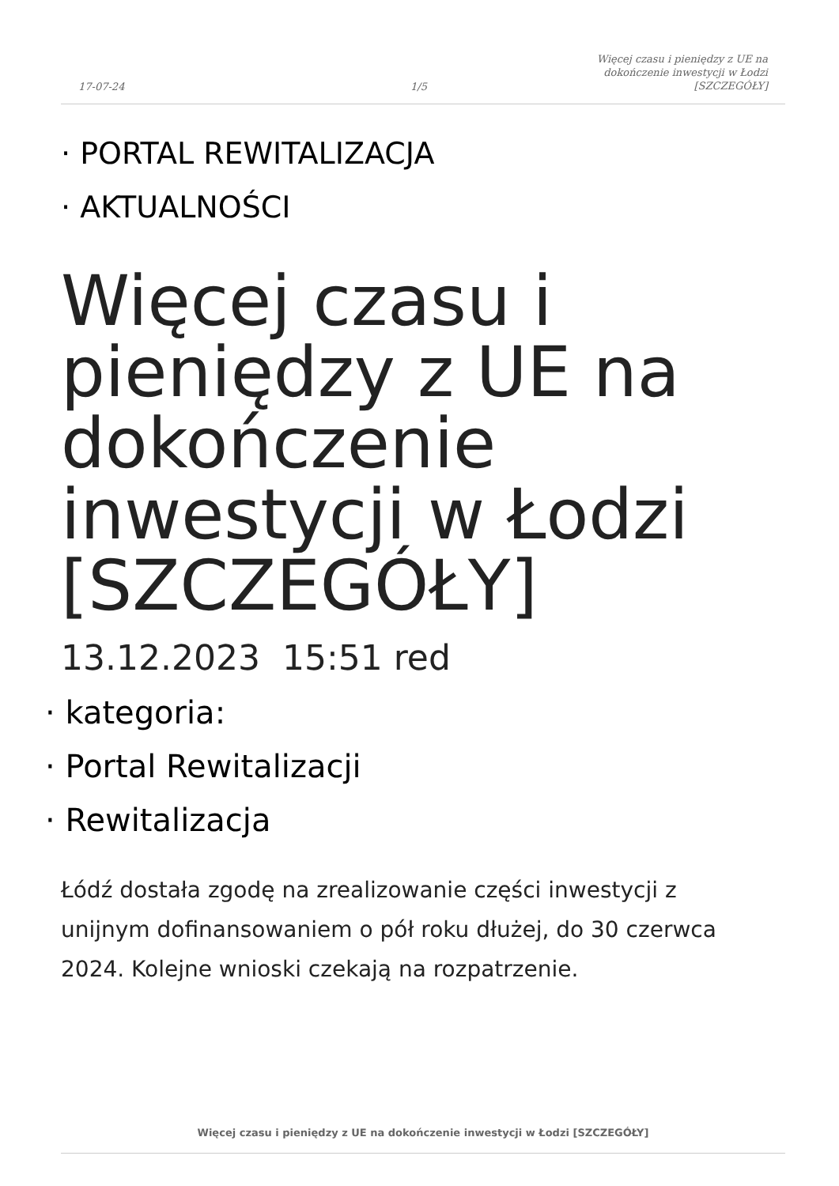17-07-24
1/5
Więcej czasu i pieniędzy z UE na
dokończenie inwestycji w Łodzi
[SZCZEGÓŁY]
· PORTAL REWITALIZACJA
· AKTUALNOŚCI
Więcej czasu i pieniędzy z UE na dokończenie inwestycji w Łodzi [SZCZEGÓŁY]
13.12.2023 15:51 red
· kategoria:
· Portal Rewitalizacji
· Rewitalizacja
Łódź dostała zgodę na zrealizowanie części inwestycji z unijnym dofinansowaniem o pół roku dłużej, do 30 czerwca 2024. Kolejne wnioski czekają na rozpatrzenie.
Więcej czasu i pieniędzy z UE na dokończenie inwestycji w Łodzi [SZCZEGÓŁY]